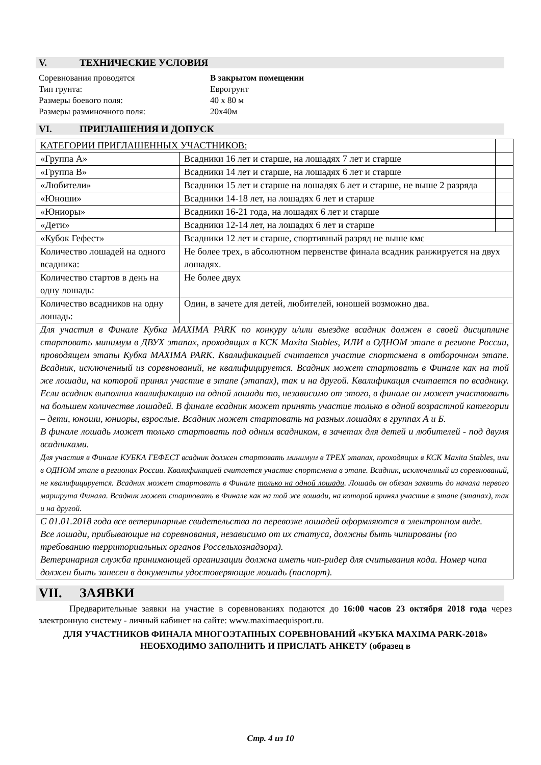V. ТЕХНИЧЕСКИЕ УСЛОВИЯ
Соревнования проводятся В закрытом помещении
Тип грунта: Еврогрунт
Размеры боевого поля: 40 х 80 м
Размеры разминочного поля: 20х40м
VI. ПРИГЛАШЕНИЯ И ДОПУСК
| КАТЕГОРИИ ПРИГЛАШЕННЫХ УЧАСТНИКОВ: | | |
| «Группа А» | Всадники 16 лет и старше, на лошадях 7 лет и старше | |
| «Группа В» | Всадники 14 лет и старше, на лошадях 6 лет и старше | |
| «Любители» | Всадники 15 лет и старше на лошадях 6 лет и старше, не выше 2 разряда | |
| «Юноши» | Всадники 14-18 лет, на лошадях 6 лет и старше | |
| «Юниоры» | Всадники 16-21 года, на лошадях 6 лет и старше | |
| «Дети» | Всадники 12-14 лет, на лошадях 6 лет и старше | |
| «Кубок Гефест» | Всадники 12 лет и старше, спортивный разряд не выше кмс | |
| Количество лошадей на одного всадника: | Не более трех, в абсолютном первенстве финала всадник ранжируется на двух лошадях. | |
| Количество стартов в день на одну лошадь: | Не более двух | |
| Количество всадников на одну лошадь: | Один, в зачете для детей, любителей, юношей возможно два. | |
| Для участия в Финале Кубка MAXIMA PARK по конкуру и/или выездке всадник должен в своей дисциплине стартовать минимум в ДВУХ этапах, проходящих в КСК Maxita Stables, ИЛИ в ОДНОМ этапе в регионе России, проводящем этапы Кубка MAXIMA PARK. Квалификацией считается участие спортсмена в отборочном этапе. Всадник, исключенный из соревнований, не квалифицируется. Всадник может стартовать в Финале как на той же лошади, на которой принял участие в этапе (этапах), так и на другой. Квалификация считается по всаднику. Если всадник выполнил квалификацию на одной лошади то, независимо от этого, в финале он может участвовать на большем количестве лошадей. В финале всадник может принять участие только в одной возрастной категории – дети, юноши, юниоры, взрослые. Всадник может стартовать на разных лошадях в группах А и Б. В финале лошадь может только стартовать под одним всадником, в зачетах для детей и любителей - под двумя всадниками. Для участия в Финале КУБКА ГЕФЕСТ всадник должен стартовать минимум в ТРЕХ этапах, проходящих в КСК Maxita Stables, или в ОДНОМ этапе в регионах России. Квалификацией считается участие спортсмена в этапе. Всадник, исключенный из соревнований, не квалифицируется. Всадник может стартовать в Финале только на одной лошади . Лошадь он обязан заявить до начала первого маршрута Финала. Всадник может стартовать в Финале как на той же лошади, на которой принял участие в этапе (этапах), так и на другой. | | |
| С 01.01.2018 года все ветеринарные свидетельства по перевозке лошадей оформляются в электронном виде. Все лошади, прибывающие на соревнования, независимо от их статуса, должны быть чипированы (по требованию территориальных органов Россельхознадзора). Ветеринарная служба принимающей организации должна иметь чип-ридер для считывания кода. Номер чипа должен быть занесен в документы удостоверяющие лошадь (паспорт). | | |
VII. ЗАЯВКИ
Предварительные заявки на участие в соревнованиях подаются до 16:00 часов 23 октября 2018 года через электронную систему - личный кабинет на сайте: www.maximaequisport.ru.
ДЛЯ УЧАСТНИКОВ ФИНАЛА МНОГОЭТАПНЫХ СОРЕВНОВАНИЙ «КУБКА MAXIMA PARK-2018» НЕОБХОДИМО ЗАПОЛНИТЬ И ПРИСЛАТЬ АНКЕТУ (образец в
Стр. 4 из 10